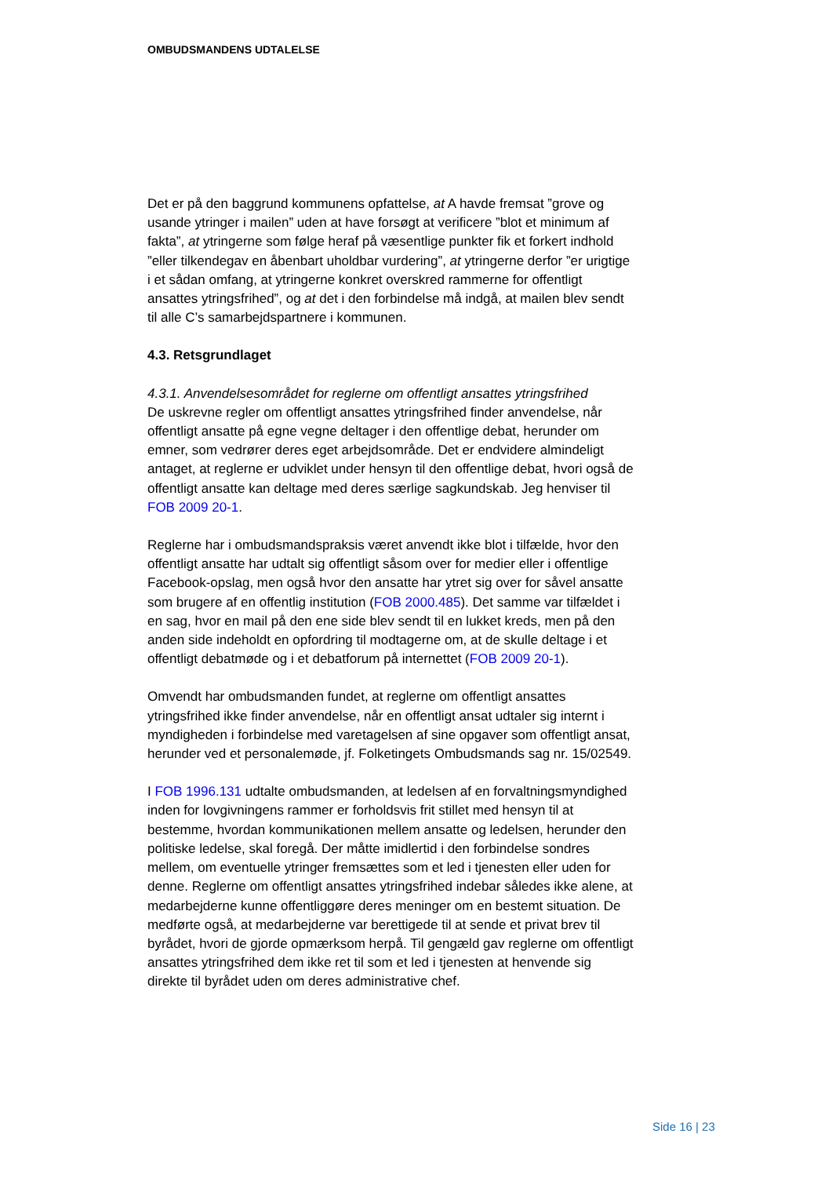OMBUDSMANDENS UDTALELSE
Det er på den baggrund kommunens opfattelse, at A havde fremsat ”grove og usande ytringer i mailen” uden at have forsøgt at verificere ”blot et minimum af fakta”, at ytringerne som følge heraf på væsentlige punkter fik et forkert indhold ”eller tilkendegav en åbenbart uholdbar vurdering”, at ytringerne derfor ”er urigtige i et sådan omfang, at ytringerne konkret overskred rammerne for offentligt ansattes ytringsfrihed”, og at det i den forbindelse må indgå, at mailen blev sendt til alle C’s samarbejdspartnere i kommunen.
4.3. Retsgrundlaget
4.3.1. Anvendelsesområdet for reglerne om offentligt ansattes ytringsfrihed
De uskrevne regler om offentligt ansattes ytringsfrihed finder anvendelse, når offentligt ansatte på egne vegne deltager i den offentlige debat, herunder om emner, som vedrører deres eget arbejdsområde. Det er endvidere almindeligt antaget, at reglerne er udviklet under hensyn til den offentlige debat, hvori også de offentligt ansatte kan deltage med deres særlige sagkundskab. Jeg henviser til FOB 2009 20-1.
Reglerne har i ombudsmandspraksis været anvendt ikke blot i tilfælde, hvor den offentligt ansatte har udtalt sig offentligt såsom over for medier eller i offentlige Facebook-opslag, men også hvor den ansatte har ytret sig over for såvel ansatte som brugere af en offentlig institution (FOB 2000.485). Det samme var tilfældet i en sag, hvor en mail på den ene side blev sendt til en lukket kreds, men på den anden side indeholdt en opfordring til modtagerne om, at de skulle deltage i et offentligt debatmøde og i et debatforum på internettet (FOB 2009 20-1).
Omvendt har ombudsmanden fundet, at reglerne om offentligt ansattes ytringsfrihed ikke finder anvendelse, når en offentligt ansat udtaler sig internt i myndigheden i forbindelse med varetagelsen af sine opgaver som offentligt ansat, herunder ved et personalemøde, jf. Folketingets Ombudsmands sag nr. 15/02549.
I FOB 1996.131 udtalte ombudsmanden, at ledelsen af en forvaltningsmyndighed inden for lovgivningens rammer er forholdsvis frit stillet med hensyn til at bestemme, hvordan kommunikationen mellem ansatte og ledelsen, herunder den politiske ledelse, skal foregå. Der måtte imidlertid i den forbindelse sondres mellem, om eventuelle ytringer fremsættes som et led i tjenesten eller uden for denne. Reglerne om offentligt ansattes ytringsfrihed indebar således ikke alene, at medarbejderne kunne offentliggøre deres meninger om en bestemt situation. De medførte også, at medarbejderne var berettigede til at sende et privat brev til byrådet, hvori de gjorde opmærksom herpå. Til gengæld gav reglerne om offentligt ansattes ytringsfrihed dem ikke ret til som et led i tjenesten at henvende sig direkte til byrådet uden om deres administrative chef.
Side 16 | 23